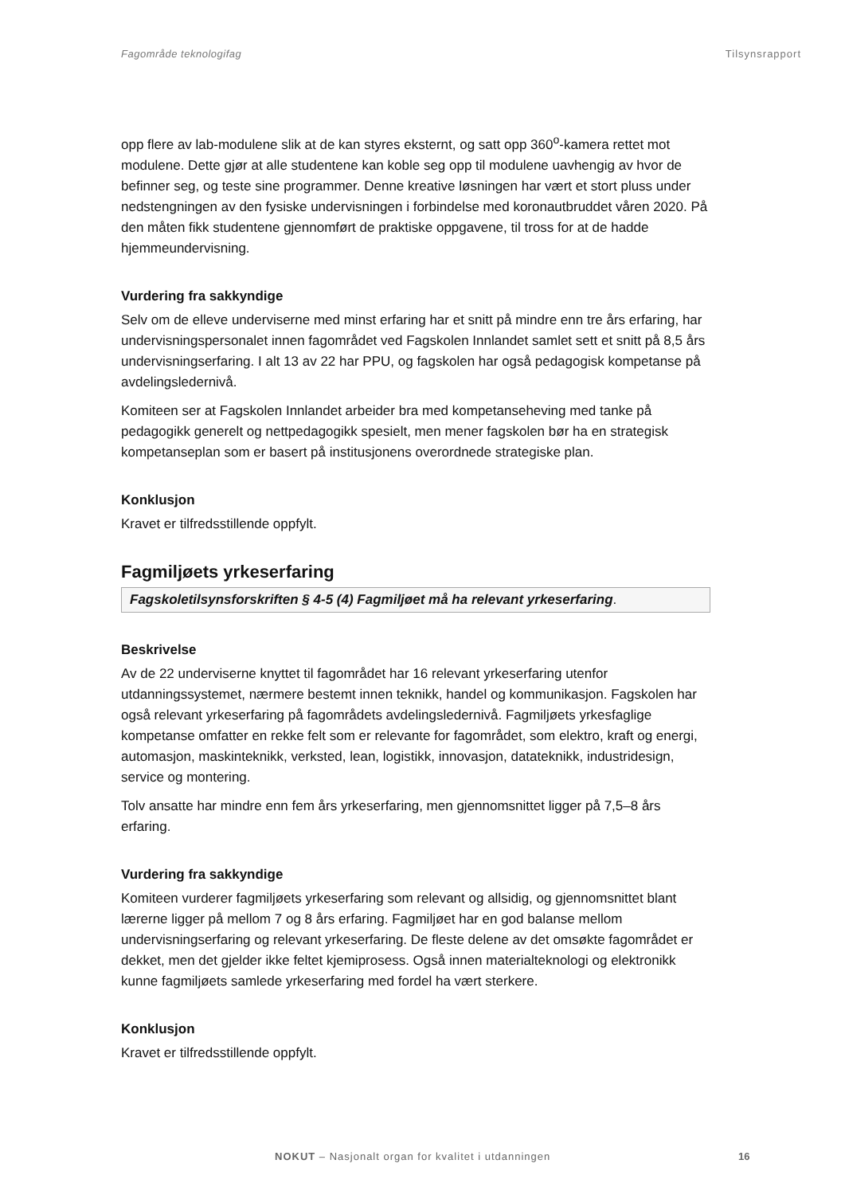Fagområde teknologifag Tilsynsrapport
opp flere av lab-modulene slik at de kan styres eksternt, og satt opp 360<sup>o</sup>-kamera rettet mot modulene. Dette gjør at alle studentene kan koble seg opp til modulene uavhengig av hvor de befinner seg, og teste sine programmer. Denne kreative løsningen har vært et stort pluss under nedstengningen av den fysiske undervisningen i forbindelse med koronautbruddet våren 2020. På den måten fikk studentene gjennomført de praktiske oppgavene, til tross for at de hadde hjemmeundervisning.
Vurdering fra sakkyndige
Selv om de elleve underviserne med minst erfaring har et snitt på mindre enn tre års erfaring, har undervisningspersonalet innen fagområdet ved Fagskolen Innlandet samlet sett et snitt på 8,5 års undervisningserfaring. I alt 13 av 22 har PPU, og fagskolen har også pedagogisk kompetanse på avdelingsledernivå.
Komiteen ser at Fagskolen Innlandet arbeider bra med kompetanseheving med tanke på pedagogikk generelt og nettpedagogikk spesielt, men mener fagskolen bør ha en strategisk kompetanseplan som er basert på institusjonens overordnede strategiske plan.
Konklusjon
Kravet er tilfredsstillende oppfylt.
Fagmiljøets yrkeserfaring
Fagskoletilsynsforskriften § 4-5 (4) Fagmiljøet må ha relevant yrkeserfaring.
Beskrivelse
Av de 22 underviserne knyttet til fagområdet har 16 relevant yrkeserfaring utenfor utdanningssystemet, nærmere bestemt innen teknikk, handel og kommunikasjon. Fagskolen har også relevant yrkeserfaring på fagområdets avdelingsledernivå. Fagmiljøets yrkesfaglige kompetanse omfatter en rekke felt som er relevante for fagområdet, som elektro, kraft og energi, automasjon, maskinteknikk, verksted, lean, logistikk, innovasjon, datateknikk, industridesign, service og montering.
Tolv ansatte har mindre enn fem års yrkeserfaring, men gjennomsnittet ligger på 7,5–8 års erfaring.
Vurdering fra sakkyndige
Komiteen vurderer fagmiljøets yrkeserfaring som relevant og allsidig, og gjennomsnittet blant lærerne ligger på mellom 7 og 8 års erfaring. Fagmiljøet har en god balanse mellom undervisningserfaring og relevant yrkeserfaring. De fleste delene av det omsøkte fagområdet er dekket, men det gjelder ikke feltet kjemiprosess. Også innen materialteknologi og elektronikk kunne fagmiljøets samlede yrkeserfaring med fordel ha vært sterkere.
Konklusjon
Kravet er tilfredsstillende oppfylt.
NOKUT – Nasjonalt organ for kvalitet i utdanningen 16